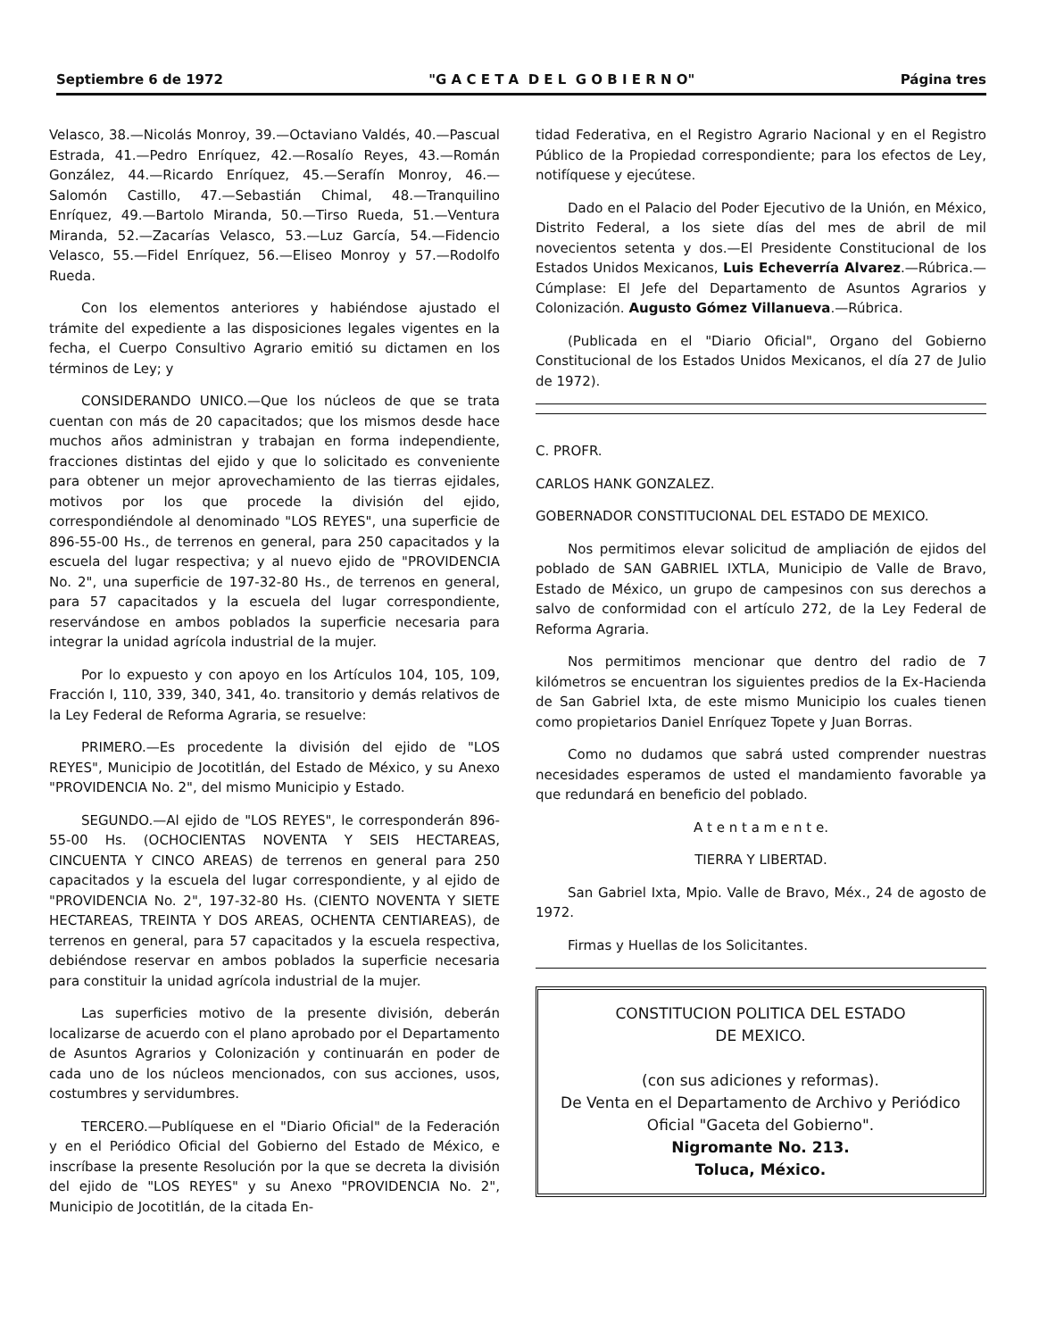Septiembre 6 de 1972 "G A C E T A D E L G O B I E R N O" Página tres
Velasco, 38.—Nicolás Monroy, 39.—Octaviano Valdés, 40.—Pascual Estrada, 41.—Pedro Enríquez, 42.—Rosalío Reyes, 43.—Román González, 44.—Ricardo Enríquez, 45.—Serafín Monroy, 46.—Salomón Castillo, 47.—Sebastián Chimal, 48.—Tranquilino Enríquez, 49.—Bartolo Miranda, 50.—Tirso Rueda, 51.—Ventura Miranda, 52.—Zacarías Velasco, 53.—Luz García, 54.—Fidencio Velasco, 55.—Fidel Enríquez, 56.—Eliseo Monroy y 57.—Rodolfo Rueda.
Con los elementos anteriores y habiéndose ajustado el trámite del expediente a las disposiciones legales vigentes en la fecha, el Cuerpo Consultivo Agrario emitió su dictamen en los términos de Ley; y
CONSIDERANDO UNICO.—Que los núcleos de que se trata cuentan con más de 20 capacitados; que los mismos desde hace muchos años administran y trabajan en forma independiente, fracciones distintas del ejido y que lo solicitado es conveniente para obtener un mejor aprovechamiento de las tierras ejidales, motivos por los que procede la división del ejido, correspondiéndole al denominado "LOS REYES", una superficie de 896-55-00 Hs., de terrenos en general, para 250 capacitados y la escuela del lugar respectiva; y al nuevo ejido de "PROVIDENCIA No. 2", una superficie de 197-32-80 Hs., de terrenos en general, para 57 capacitados y la escuela del lugar correspondiente, reservándose en ambos poblados la superficie necesaria para integrar la unidad agrícola industrial de la mujer.
Por lo expuesto y con apoyo en los Artículos 104, 105, 109, Fracción I, 110, 339, 340, 341, 4o. transitorio y demás relativos de la Ley Federal de Reforma Agraria, se resuelve:
PRIMERO.—Es procedente la división del ejido de "LOS REYES", Municipio de Jocotitlán, del Estado de México, y su Anexo "PROVIDENCIA No. 2", del mismo Municipio y Estado.
SEGUNDO.—Al ejido de "LOS REYES", le corresponderán 896-55-00 Hs. (OCHOCIENTAS NOVENTA Y SEIS HECTAREAS, CINCUENTA Y CINCO AREAS) de terrenos en general para 250 capacitados y la escuela del lugar correspondiente, y al ejido de "PROVIDENCIA No. 2", 197-32-80 Hs. (CIENTO NOVENTA Y SIETE HECTAREAS, TREINTA Y DOS AREAS, OCHENTA CENTIAREAS), de terrenos en general, para 57 capacitados y la escuela respectiva, debiéndose reservar en ambos poblados la superficie necesaria para constituir la unidad agrícola industrial de la mujer.
Las superficies motivo de la presente división, deberán localizarse de acuerdo con el plano aprobado por el Departamento de Asuntos Agrarios y Colonización y continuarán en poder de cada uno de los núcleos mencionados, con sus acciones, usos, costumbres y servidumbres.
TERCERO.—Publíquese en el "Diario Oficial" de la Federación y en el Periódico Oficial del Gobierno del Estado de México, e inscríbase la presente Resolución por la que se decreta la división del ejido de "LOS REYES" y su Anexo "PROVIDENCIA No. 2", Municipio de Jocotitlán, de la citada En-
tidad Federativa, en el Registro Agrario Nacional y en el Registro Público de la Propiedad correspondiente; para los efectos de Ley, notifíquese y ejecútese.
Dado en el Palacio del Poder Ejecutivo de la Unión, en México, Distrito Federal, a los siete días del mes de abril de mil novecientos setenta y dos.—El Presidente Constitucional de los Estados Unidos Mexicanos, Luis Echeverría Alvarez.—Rúbrica.—Cúmplase: El Jefe del Departamento de Asuntos Agrarios y Colonización. Augusto Gómez Villanueva.—Rúbrica.
(Publicada en el "Diario Oficial", Organo del Gobierno Constitucional de los Estados Unidos Mexicanos, el día 27 de Julio de 1972).
C. PROFR.
CARLOS HANK GONZALEZ.
GOBERNADOR CONSTITUCIONAL DEL ESTADO DE MEXICO.
Nos permitimos elevar solicitud de ampliación de ejidos del poblado de SAN GABRIEL IXTLA, Municipio de Valle de Bravo, Estado de México, un grupo de campesinos con sus derechos a salvo de conformidad con el artículo 272, de la Ley Federal de Reforma Agraria.
Nos permitimos mencionar que dentro del radio de 7 kilómetros se encuentran los siguientes predios de la Ex-Hacienda de San Gabriel Ixta, de este mismo Municipio los cuales tienen como propietarios Daniel Enríquez Topete y Juan Borras.
Como no dudamos que sabrá usted comprender nuestras necesidades esperamos de usted el mandamiento favorable ya que redundará en beneficio del poblado.
A t e n t a m e n t e.
TIERRA Y LIBERTAD.
San Gabriel Ixta, Mpio. Valle de Bravo, Méx., 24 de agosto de 1972.
Firmas y Huellas de los Solicitantes.
CONSTITUCION POLITICA DEL ESTADO
DE MEXICO.
(con sus adiciones y reformas).
De Venta en el Departamento de Archivo y Periódico Oficial "Gaceta del Gobierno".
Nigromante No. 213.
Toluca, México.